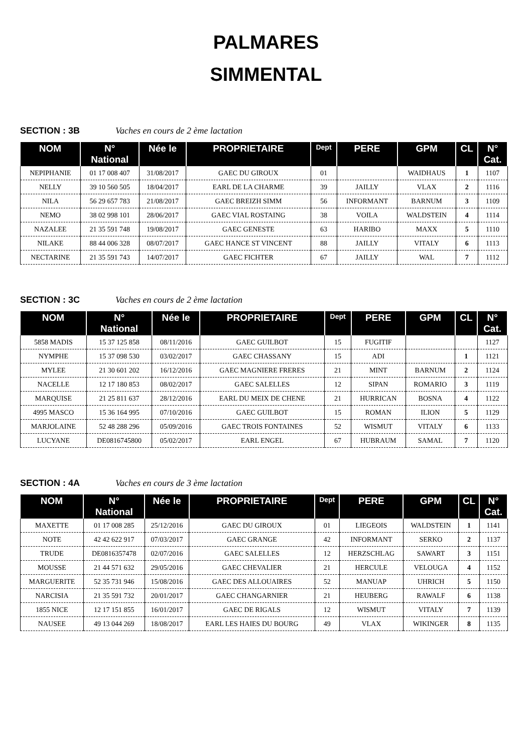PALMARES
SIMMENTAL
SECTION : 3B Vaches en cours de 2 ème lactation
| NOM | N° National | Née le | PROPRIETAIRE | Dept | PERE | GPM | CL | N° Cat. |
| --- | --- | --- | --- | --- | --- | --- | --- | --- |
| NEPIPHANIE | 01 17 008 407 | 31/08/2017 | GAEC DU GIROUX | 01 | | WAIDHAUS | 1 | 1107 |
| NELLY | 39 10 560 505 | 18/04/2017 | EARL DE LA CHARME | 39 | JAILLY | VLAX | 2 | 1116 |
| NILA | 56 29 657 783 | 21/08/2017 | GAEC BREIZH SIMM | 56 | INFORMANT | BARNUM | 3 | 1109 |
| NEMO | 38 02 998 101 | 28/06/2017 | GAEC VIAL ROSTAING | 38 | VOILA | WALDSTEIN | 4 | 1114 |
| NAZALEE | 21 35 591 748 | 19/08/2017 | GAEC GENESTE | 63 | HARIBO | MAXX | 5 | 1110 |
| NILAKE | 88 44 006 328 | 08/07/2017 | GAEC HANCE ST VINCENT | 88 | JAILLY | VITALY | 6 | 1113 |
| NECTARINE | 21 35 591 743 | 14/07/2017 | GAEC FICHTER | 67 | JAILLY | WAL | 7 | 1112 |
SECTION : 3C Vaches en cours de 2 ème lactation
| NOM | N° National | Née le | PROPRIETAIRE | Dept | PERE | GPM | CL | N° Cat. |
| --- | --- | --- | --- | --- | --- | --- | --- | --- |
| 5858 MADIS | 15 37 125 858 | 08/11/2016 | GAEC GUILBOT | 15 | FUGITIF | | | 1127 |
| NYMPHE | 15 37 098 530 | 03/02/2017 | GAEC CHASSANY | 15 | ADI | | 1 | 1121 |
| MYLEE | 21 30 601 202 | 16/12/2016 | GAEC MAGNIERE FRERES | 21 | MINT | BARNUM | 2 | 1124 |
| NACELLE | 12 17 180 853 | 08/02/2017 | GAEC SALELLES | 12 | SIPAN | ROMARIO | 3 | 1119 |
| MARQUISE | 21 25 811 637 | 28/12/2016 | EARL DU MEIX DE CHENE | 21 | HURRICAN | BOSNA | 4 | 1122 |
| 4995 MASCO | 15 36 164 995 | 07/10/2016 | GAEC GUILBOT | 15 | ROMAN | ILION | 5 | 1129 |
| MARJOLAINE | 52 48 288 296 | 05/09/2016 | GAEC TROIS FONTAINES | 52 | WISMUT | VITALY | 6 | 1133 |
| LUCYANE | DE0816745800 | 05/02/2017 | EARL ENGEL | 67 | HUBRAUM | SAMAL | 7 | 1120 |
SECTION : 4A Vaches en cours de 3 ème lactation
| NOM | N° National | Née le | PROPRIETAIRE | Dept | PERE | GPM | CL | N° Cat. |
| --- | --- | --- | --- | --- | --- | --- | --- | --- |
| MAXETTE | 01 17 008 285 | 25/12/2016 | GAEC DU GIROUX | 01 | LIEGEOIS | WALDSTEIN | 1 | 1141 |
| NOTE | 42 42 622 917 | 07/03/2017 | GAEC GRANGE | 42 | INFORMANT | SERKO | 2 | 1137 |
| TRUDE | DE0816357478 | 02/07/2016 | GAEC SALELLES | 12 | HERZSCHLAG | SAWART | 3 | 1151 |
| MOUSSE | 21 44 571 632 | 29/05/2016 | GAEC CHEVALIER | 21 | HERCULE | VELOUGA | 4 | 1152 |
| MARGUERITE | 52 35 731 946 | 15/08/2016 | GAEC DES ALLOUAIRES | 52 | MANUAP | UHRICH | 5 | 1150 |
| NARCISIA | 21 35 591 732 | 20/01/2017 | GAEC CHANGARNIER | 21 | HEUBERG | RAWALF | 6 | 1138 |
| 1855 NICE | 12 17 151 855 | 16/01/2017 | GAEC DE RIGALS | 12 | WISMUT | VITALY | 7 | 1139 |
| NAUSEE | 49 13 044 269 | 18/08/2017 | EARL LES HAIES DU BOURG | 49 | VLAX | WIKINGER | 8 | 1135 |